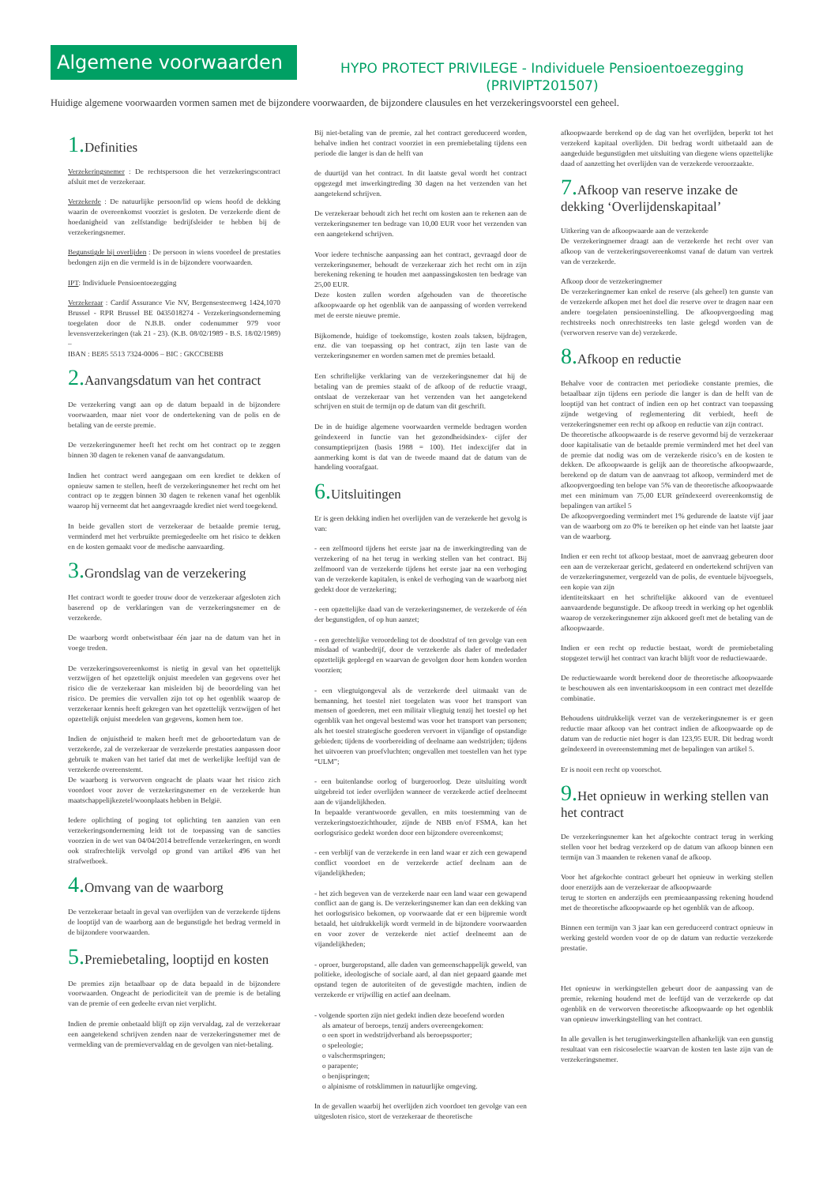Algemene voorwaarden
HYPO PROTECT PRIVILEGE - Individuele Pensioentoezegging
(PRIVIPT201507)
Huidige algemene voorwaarden vormen samen met de bijzondere voorwaarden, de bijzondere clausules en het verzekeringsvoorstel een geheel.
1. Definities
Verzekeringsnemer : De rechtspersoon die het verzekeringscontract afsluit met de verzekeraar.
Verzekerde : De natuurlijke persoon/lid op wiens hoofd de dekking waarin de overeenkomst voorziet is gesloten. De verzekerde dient de hoedanigheid van zelfstandige bedrijfsleider te hebben bij de verzekeringsnemer.
Begunstigde bij overlijden : De persoon in wiens voordeel de prestaties bedongen zijn en die vermeld is in de bijzondere voorwaarden.
IPT: Individuele Pensioentoezegging
Verzekeraar : Cardif Assurance Vie NV, Bergensesteenweg 1424,1070 Brussel - RPR Brussel BE 0435018274 - Verzekeringsonderneming toegelaten door de N.B.B. onder codenummer 979 voor levensverzekeringen (tak 21 - 23). (K.B. 08/02/1989 - B.S. 18/02/1989) –
IBAN : BE85 5513 7324-0006 – BIC : GKCCBEBB
2. Aanvangsdatum van het contract
De verzekering vangt aan op de datum bepaald in de bijzondere voorwaarden, maar niet voor de ondertekening van de polis en de betaling van de eerste premie.
De verzekeringsnemer heeft het recht om het contract op te zeggen binnen 30 dagen te rekenen vanaf de aanvangsdatum.
Indien het contract werd aangegaan om een krediet te dekken of opnieuw samen te stellen, heeft de verzekeringsnemer het recht om het contract op te zeggen binnen 30 dagen te rekenen vanaf het ogenblik waarop hij verneemt dat het aangevraagde krediet niet werd toegekend.
In beide gevallen stort de verzekeraar de betaalde premie terug, verminderd met het verbruikte premiegedeelte om het risico te dekken en de kosten gemaakt voor de medische aanvaarding.
3. Grondslag van de verzekering
Het contract wordt te goeder trouw door de verzekeraar afgesloten zich baserend op de verklaringen van de verzekeringsnemer en de verzekerde.
De waarborg wordt onbetwistbaar één jaar na de datum van het in voege treden.
De verzekeringsovereenkomst is nietig in geval van het opzettelijk verzwijgen of het opzettelijk onjuist meedelen van gegevens over het risico die de verzekeraar kan misleiden bij de beoordeling van het risico. De premies die vervallen zijn tot op het ogenblik waarop de verzekeraar kennis heeft gekregen van het opzettelijk verzwijgen of het opzettelijk onjuist meedelen van gegevens, komen hem toe.
Indien de onjuistheid te maken heeft met de geboortedatum van de verzekerde, zal de verzekeraar de verzekerde prestaties aanpassen door gebruik te maken van het tarief dat met de werkelijke leeftijd van de verzekerde overeenstemt.
De waarborg is verworven ongeacht de plaats waar het risico zich voordoet voor zover de verzekeringsnemer en de verzekerde hun maatschappelijkezetel/woonplaats hebben in België.
Iedere oplichting of poging tot oplichting ten aanzien van een verzekeringsonderneming leidt tot de toepassing van de sancties voorzien in de wet van 04/04/2014 betreffende verzekeringen, en wordt ook strafrechtelijk vervolgd op grond van artikel 496 van het strafwetboek.
4. Omvang van de waarborg
De verzekeraar betaalt in geval van overlijden van de verzekerde tijdens de looptijd van de waarborg aan de begunstigde het bedrag vermeld in de bijzondere voorwaarden.
5. Premiebetaling, looptijd en kosten
De premies zijn betaalbaar op de data bepaald in de bijzondere voorwaarden. Ongeacht de periodiciteit van de premie is de betaling van de premie of een gedeelte ervan niet verplicht.
Indien de premie onbetaald blijft op zijn vervaldag, zal de verzekeraar een aangetekend schrijven zenden naar de verzekeringsnemer met de vermelding van de premievervaldag en de gevolgen van niet-betaling.
Bij niet-betaling van de premie, zal het contract gereduceerd worden, behalve indien het contract voorziet in een premiebetaling tijdens een periode die langer is dan de helft van
de duurtijd van het contract. In dit laatste geval wordt het contract opgezegd met inwerkingtreding 30 dagen na het verzenden van het aangetekend schrijven.
De verzekeraar behoudt zich het recht om kosten aan te rekenen aan de verzekeringsnemer ten bedrage van 10,00 EUR voor het verzenden van een aangetekend schrijven.
Voor iedere technische aanpassing aan het contract, gevraagd door de verzekeringsnemer, behoudt de verzekeraar zich het recht om in zijn berekening rekening te houden met aanpassingskosten ten bedrage van 25,00 EUR.
Deze kosten zullen worden afgehouden van de theoretische afkoopwaarde op het ogenblik van de aanpassing of worden verrekend met de eerste nieuwe premie.
Bijkomende, huidige of toekomstige, kosten zoals taksen, bijdragen, enz. die van toepassing op het contract, zijn ten laste van de verzekeringsnemer en worden samen met de premies betaald.
Een schriftelijke verklaring van de verzekeringsnemer dat hij de betaling van de premies staakt of de afkoop of de reductie vraagt, ontslaat de verzekeraar van het verzenden van het aangetekend schrijven en stuit de termijn op de datum van dit geschrift.
De in de huidige algemene voorwaarden vermelde bedragen worden geïndexeerd in functie van het gezondheidsindex- cijfer der consumptieprijzen (basis 1988 = 100). Het indexcijfer dat in aanmerking komt is dat van de tweede maand dat de datum van de handeling voorafgaat.
6. Uitsluitingen
Er is geen dekking indien het overlijden van de verzekerde het gevolg is van:
- een zelfmoord tijdens het eerste jaar na de inwerkingtreding van de verzekering of na het terug in werking stellen van het contract. Bij zelfmoord van de verzekerde tijdens het eerste jaar na een verhoging van de verzekerde kapitalen, is enkel de verhoging van de waarborg niet gedekt door de verzekering;
- een opzettelijke daad van de verzekeringsnemer, de verzekerde of één der begunstigden, of op hun aanzet;
- een gerechtelijke veroordeling tot de doodstraf of ten gevolge van een misdaad of wanbedrijf, door de verzekerde als dader of mededader opzettelijk gepleegd en waarvan de gevolgen door hem konden worden voorzien;
- een vliegtuigongeval als de verzekerde deel uitmaakt van de bemanning, het toestel niet toegelaten was voor het transport van mensen of goederen, met een militair vliegtuig tenzij het toestel op het ogenblik van het ongeval bestemd was voor het transport van personen; als het toestel strategische goederen vervoert in vijandige of opstandige gebieden; tijdens de voorbereiding of deelname aan wedstrijden; tijdens het uitvoeren van proefvluchten; ongevallen met toestellen van het type “ULM”;
- een buitenlandse oorlog of burgeroorlog. Deze uitsluiting wordt uitgebreid tot ieder overlijden wanneer de verzekerde actief deelneemt aan de vijandelijkheden.
In bepaalde verantwoorde gevallen, en mits toestemming van de verzekeringstoezichthouder, zijnde de NBB en/of FSMA, kan het oorlogsrisico gedekt worden door een bijzondere overeenkomst;
- een verblijf van de verzekerde in een land waar er zich een gewapend conflict voordoet en de verzekerde actief deelnam aan de vijandelijkheden;
- het zich begeven van de verzekerde naar een land waar een gewapend conflict aan de gang is. De verzekeringsnemer kan dan een dekking van het oorlogsrisico bekomen, op voorwaarde dat er een bijpremie wordt betaald, het uitdrukkelijk wordt vermeld in de bijzondere voorwaarden en voor zover de verzekerde niet actief deelneemt aan de vijandelijkheden;
- oproer, burgeropstand, alle daden van gemeenschappelijk geweld, van politieke, ideologische of sociale aard, al dan niet gepaard gaande met opstand tegen de autoriteiten of de gevestigde machten, indien de verzekerde er vrijwillig en actief aan deelnam.
- volgende sporten zijn niet gedekt indien deze beoefend worden
als amateur of beroeps, tenzij anders overeengekomen:
o een sport in wedstrijdverband als beroepssporter;
o speleologie;
o valschermspringen;
o parapente;
o benjispringen;
o alpinisme of rotsklimmen in natuurlijke omgeving.
In de gevallen waarbij het overlijden zich voordoet ten gevolge van een uitgesloten risico, stort de verzekeraar de theoretische
afkoopwaarde berekend op de dag van het overlijden, beperkt tot het verzekerd kapitaal overlijden. Dit bedrag wordt uitbetaald aan de aangeduide begunstigden met uitsluiting van diegene wiens opzettelijke daad of aanzetting het overlijden van de verzekerde veroorzaakte.
7. Afkoop van reserve inzake de dekking ‘Overlijdenskapitaal’
Uitkering van de afkoopwaarde aan de verzekerde
De verzekeringnemer draagt aan de verzekerde het recht over van afkoop van de verzekeringsovereenkomst vanaf de datum van vertrek van de verzekerde.
Afkoop door de verzekeringnemer
De verzekeringnemer kan enkel de reserve (als geheel) ten gunste van de verzekerde afkopen met het doel die reserve over te dragen naar een andere toegelaten pensioeninstelling. De afkoopvergoeding mag rechtstreeks noch onrechtstreeks ten laste gelegd worden van de (verworven reserve van de) verzekerde.
8. Afkoop en reductie
Behalve voor de contracten met periodieke constante premies, die betaalbaar zijn tijdens een periode die langer is dan de helft van de looptijd van het contract of indien een op het contract van toepassing zijnde wetgeving of reglementering dit verbiedt, heeft de verzekeringsnemer een recht op afkoop en reductie van zijn contract.
De theoretische afkoopwaarde is de reserve gevormd bij de verzekeraar door kapitalisatie van de betaalde premie verminderd met het deel van de premie dat nodig was om de verzekerde risico’s en de kosten te dekken. De afkoopwaarde is gelijk aan de theoretische afkoopwaarde, berekend op de datum van de aanvraag tot afkoop, verminderd met de afkoopvergoeding ten belope van 5% van de theoretische afkoopwaarde met een minimum van 75,00 EUR geïndexeerd overeenkomstig de bepalingen van artikel 5
De afkoopvergoeding vermindert met 1% gedurende de laatste vijf jaar van de waarborg om zo 0% te bereiken op het einde van het laatste jaar van de waarborg.
Indien er een recht tot afkoop bestaat, moet de aanvraag gebeuren door een aan de verzekeraar gericht, gedateerd en ondertekend schrijven van de verzekeringsnemer, vergezeld van de polis, de eventuele bijvoegsels, een kopie van zijn
identiteitskaart en het schriftelijke akkoord van de eventueel aanvaardende begunstigde. De afkoop treedt in werking op het ogenblik waarop de verzekeringsnemer zijn akkoord geeft met de betaling van de afkoopwaarde.
Indien er een recht op reductie bestaat, wordt de premiebetaling stopgezet terwijl het contract van kracht blijft voor de reductiewaarde.
De reductiewaarde wordt berekend door de theoretische afkoopwaarde te beschouwen als een inventariskoopsom in een contract met dezelfde combinatie.
Behoudens uitdrukkelijk verzet van de verzekeringsnemer is er geen reductie maar afkoop van het contract indien de afkoopwaarde op de datum van de reductie niet hoger is dan 123,95 EUR. Dit bedrag wordt geïndexeerd in overeenstemming met de bepalingen van artikel 5.
Er is nooit een recht op voorschot.
9. Het opnieuw in werking stellen van het contract
De verzekeringsnemer kan het afgekochte contract terug in werking stellen voor het bedrag verzekerd op de datum van afkoop binnen een termijn van 3 maanden te rekenen vanaf de afkoop.
Voor het afgekochte contract gebeurt het opnieuw in werking stellen door enerzijds aan de verzekeraar de afkoopwaarde
terug te storten en anderzijds een premieaanpassing rekening houdend met de theoretische afkoopwaarde op het ogenblik van de afkoop.
Binnen een termijn van 3 jaar kan een gereduceerd contract opnieuw in werking gesteld worden voor de op de datum van reductie verzekerde prestatie.
Het opnieuw in werkingstellen gebeurt door de aanpassing van de premie, rekening houdend met de leeftijd van de verzekerde op dat ogenblik en de verworven theoretische afkoopwaarde op het ogenblik van opnieuw inwerkingstelling van het contract.
In alle gevallen is het teruginwerkingstellen afhankelijk van een gunstig resultaat van een risicoselectie waarvan de kosten ten laste zijn van de verzekeringsnemer.